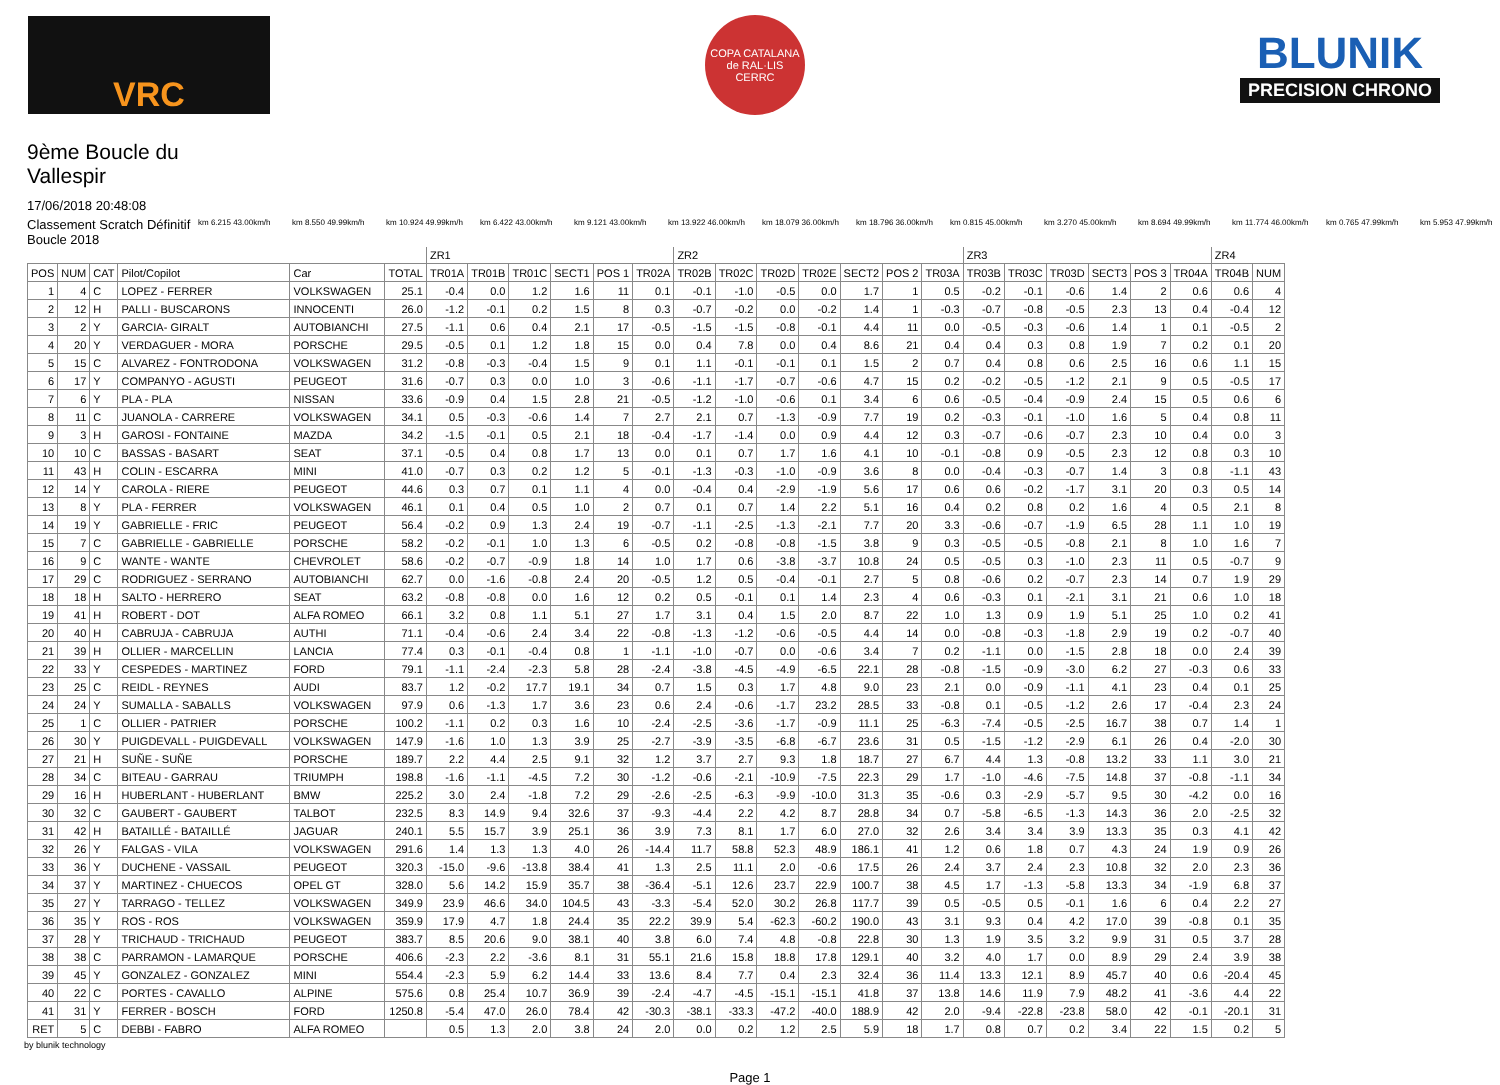VRC
COPA CATALANA de RAL·LIS
CERRC
BLUNIK
PRECISION CHRONO
9ème Boucle du Vallespir
17/06/2018 20:48:08
Classement Scratch Définitif Boucle 2018
km 6.215 43.00km/h km 8.550 49.99km/h km 10.924 49.99km/h km 6.422 43.00km/h km 9.121 43.00km/h km 13.922 46.00km/h km 18.079 36.00km/h km 18.796 36.00km/h km 0.815 45.00km/h km 3.270 45.00km/h km 8.694 49.99km/h km 11.774 46.00km/h km 0.765 47.99km/h km 5.953 47.99km/h
| | | | | | | ZR1 | | | | | | ZR2 | | | | | | | ZR3 | | | | | | ZR4 | |
| POS | NUM | CAT | Pilot/Copilot | Car | TOTAL | TR01A | TR01B | TR01C | SECT1 | POS 1 | TR02A | TR02B | TR02C | TR02D | TR02E | SECT2 | POS 2 | TR03A | TR03B | TR03C | TR03D | SECT3 | POS 3 | TR04A | TR04B | NUM |
| 1 | 4 | C | LOPEZ - FERRER | VOLKSWAGEN | 25.1 | -0.4 | 0.0 | 1.2 | 1.6 | 11 | 0.1 | -0.1 | -1.0 | -0.5 | 0.0 | 1.7 | 1 | 0.5 | -0.2 | -0.1 | -0.6 | 1.4 | 2 | 0.6 | 0.6 | 4 |
| 2 | 12 | H | PALLI - BUSCARONS | INNOCENTI | 26.0 | -1.2 | -0.1 | 0.2 | 1.5 | 8 | 0.3 | -0.7 | -0.2 | 0.0 | -0.2 | 1.4 | 1 | -0.3 | -0.7 | -0.8 | -0.5 | 2.3 | 13 | 0.4 | -0.4 | 12 |
| 3 | 2 | Y | GARCIA- GIRALT | AUTOBIANCHI | 27.5 | -1.1 | 0.6 | 0.4 | 2.1 | 17 | -0.5 | -1.5 | -1.5 | -0.8 | -0.1 | 4.4 | 11 | 0.0 | -0.5 | -0.3 | -0.6 | 1.4 | 1 | 0.1 | -0.5 | 2 |
| 4 | 20 | Y | VERDAGUER - MORA | PORSCHE | 29.5 | -0.5 | 0.1 | 1.2 | 1.8 | 15 | 0.0 | 0.4 | 7.8 | 0.0 | 0.4 | 8.6 | 21 | 0.4 | 0.4 | 0.3 | 0.8 | 1.9 | 7 | 0.2 | 0.1 | 20 |
| 5 | 15 | C | ALVAREZ - FONTRODONA | VOLKSWAGEN | 31.2 | -0.8 | -0.3 | -0.4 | 1.5 | 9 | 0.1 | 1.1 | -0.1 | -0.1 | 0.1 | 1.5 | 2 | 0.7 | 0.4 | 0.8 | 0.6 | 2.5 | 16 | 0.6 | 1.1 | 15 |
| 6 | 17 | Y | COMPANYO - AGUSTI | PEUGEOT | 31.6 | -0.7 | 0.3 | 0.0 | 1.0 | 3 | -0.6 | -1.1 | -1.7 | -0.7 | -0.6 | 4.7 | 15 | 0.2 | -0.2 | -0.5 | -1.2 | 2.1 | 9 | 0.5 | -0.5 | 17 |
| 7 | 6 | Y | PLA - PLA | NISSAN | 33.6 | -0.9 | 0.4 | 1.5 | 2.8 | 21 | -0.5 | -1.2 | -1.0 | -0.6 | 0.1 | 3.4 | 6 | 0.6 | -0.5 | -0.4 | -0.9 | 2.4 | 15 | 0.5 | 0.6 | 6 |
| 8 | 11 | C | JUANOLA - CARRERE | VOLKSWAGEN | 34.1 | 0.5 | -0.3 | -0.6 | 1.4 | 7 | 2.7 | 2.1 | 0.7 | -1.3 | -0.9 | 7.7 | 19 | 0.2 | -0.3 | -0.1 | -1.0 | 1.6 | 5 | 0.4 | 0.8 | 11 |
| 9 | 3 | H | GAROSI - FONTAINE | MAZDA | 34.2 | -1.5 | -0.1 | 0.5 | 2.1 | 18 | -0.4 | -1.7 | -1.4 | 0.0 | 0.9 | 4.4 | 12 | 0.3 | -0.7 | -0.6 | -0.7 | 2.3 | 10 | 0.4 | 0.0 | 3 |
| 10 | 10 | C | BASSAS - BASART | SEAT | 37.1 | -0.5 | 0.4 | 0.8 | 1.7 | 13 | 0.0 | 0.1 | 0.7 | 1.7 | 1.6 | 4.1 | 10 | -0.1 | -0.8 | 0.9 | -0.5 | 2.3 | 12 | 0.8 | 0.3 | 10 |
| 11 | 43 | H | COLIN - ESCARRA | MINI | 41.0 | -0.7 | 0.3 | 0.2 | 1.2 | 5 | -0.1 | -1.3 | -0.3 | -1.0 | -0.9 | 3.6 | 8 | 0.0 | -0.4 | -0.3 | -0.7 | 1.4 | 3 | 0.8 | -1.1 | 43 |
| 12 | 14 | Y | CAROLA - RIERE | PEUGEOT | 44.6 | 0.3 | 0.7 | 0.1 | 1.1 | 4 | 0.0 | -0.4 | 0.4 | -2.9 | -1.9 | 5.6 | 17 | 0.6 | 0.6 | -0.2 | -1.7 | 3.1 | 20 | 0.3 | 0.5 | 14 |
| 13 | 8 | Y | PLA - FERRER | VOLKSWAGEN | 46.1 | 0.1 | 0.4 | 0.5 | 1.0 | 2 | 0.7 | 0.1 | 0.7 | 1.4 | 2.2 | 5.1 | 16 | 0.4 | 0.2 | 0.8 | 0.2 | 1.6 | 4 | 0.5 | 2.1 | 8 |
| 14 | 19 | Y | GABRIELLE - FRIC | PEUGEOT | 56.4 | -0.2 | 0.9 | 1.3 | 2.4 | 19 | -0.7 | -1.1 | -2.5 | -1.3 | -2.1 | 7.7 | 20 | 3.3 | -0.6 | -0.7 | -1.9 | 6.5 | 28 | 1.1 | 1.0 | 19 |
| 15 | 7 | C | GABRIELLE - GABRIELLE | PORSCHE | 58.2 | -0.2 | -0.1 | 1.0 | 1.3 | 6 | -0.5 | 0.2 | -0.8 | -0.8 | -1.5 | 3.8 | 9 | 0.3 | -0.5 | -0.5 | -0.8 | 2.1 | 8 | 1.0 | 1.6 | 7 |
| 16 | 9 | C | WANTE - WANTE | CHEVROLET | 58.6 | -0.2 | -0.7 | -0.9 | 1.8 | 14 | 1.0 | 1.7 | 0.6 | -3.8 | -3.7 | 10.8 | 24 | 0.5 | -0.5 | 0.3 | -1.0 | 2.3 | 11 | 0.5 | -0.7 | 9 |
| 17 | 29 | C | RODRIGUEZ - SERRANO | AUTOBIANCHI | 62.7 | 0.0 | -1.6 | -0.8 | 2.4 | 20 | -0.5 | 1.2 | 0.5 | -0.4 | -0.1 | 2.7 | 5 | 0.8 | -0.6 | 0.2 | -0.7 | 2.3 | 14 | 0.7 | 1.9 | 29 |
| 18 | 18 | H | SALTO - HERRERO | SEAT | 63.2 | -0.8 | -0.8 | 0.0 | 1.6 | 12 | 0.2 | 0.5 | -0.1 | 0.1 | 1.4 | 2.3 | 4 | 0.6 | -0.3 | 0.1 | -2.1 | 3.1 | 21 | 0.6 | 1.0 | 18 |
| 19 | 41 | H | ROBERT - DOT | ALFA ROMEO | 66.1 | 3.2 | 0.8 | 1.1 | 5.1 | 27 | 1.7 | 3.1 | 0.4 | 1.5 | 2.0 | 8.7 | 22 | 1.0 | 1.3 | 0.9 | 1.9 | 5.1 | 25 | 1.0 | 0.2 | 41 |
| 20 | 40 | H | CABRUJA - CABRUJA | AUTHI | 71.1 | -0.4 | -0.6 | 2.4 | 3.4 | 22 | -0.8 | -1.3 | -1.2 | -0.6 | -0.5 | 4.4 | 14 | 0.0 | -0.8 | -0.3 | -1.8 | 2.9 | 19 | 0.2 | -0.7 | 40 |
| 21 | 39 | H | OLLIER - MARCELLIN | LANCIA | 77.4 | 0.3 | -0.1 | -0.4 | 0.8 | 1 | -1.1 | -1.0 | -0.7 | 0.0 | -0.6 | 3.4 | 7 | 0.2 | -1.1 | 0.0 | -1.5 | 2.8 | 18 | 0.0 | 2.4 | 39 |
| 22 | 33 | Y | CESPEDES - MARTINEZ | FORD | 79.1 | -1.1 | -2.4 | -2.3 | 5.8 | 28 | -2.4 | -3.8 | -4.5 | -4.9 | -6.5 | 22.1 | 28 | -0.8 | -1.5 | -0.9 | -3.0 | 6.2 | 27 | -0.3 | 0.6 | 33 |
| 23 | 25 | C | REIDL - REYNES | AUDI | 83.7 | 1.2 | -0.2 | 17.7 | 19.1 | 34 | 0.7 | 1.5 | 0.3 | 1.7 | 4.8 | 9.0 | 23 | 2.1 | 0.0 | -0.9 | -1.1 | 4.1 | 23 | 0.4 | 0.1 | 25 |
| 24 | 24 | Y | SUMALLA - SABALLS | VOLKSWAGEN | 97.9 | 0.6 | -1.3 | 1.7 | 3.6 | 23 | 0.6 | 2.4 | -0.6 | -1.7 | 23.2 | 28.5 | 33 | -0.8 | 0.1 | -0.5 | -1.2 | 2.6 | 17 | -0.4 | 2.3 | 24 |
| 25 | 1 | C | OLLIER - PATRIER | PORSCHE | 100.2 | -1.1 | 0.2 | 0.3 | 1.6 | 10 | -2.4 | -2.5 | -3.6 | -1.7 | -0.9 | 11.1 | 25 | -6.3 | -7.4 | -0.5 | -2.5 | 16.7 | 38 | 0.7 | 1.4 | 1 |
| 26 | 30 | Y | PUIGDEVALL - PUIGDEVALL | VOLKSWAGEN | 147.9 | -1.6 | 1.0 | 1.3 | 3.9 | 25 | -2.7 | -3.9 | -3.5 | -6.8 | -6.7 | 23.6 | 31 | 0.5 | -1.5 | -1.2 | -2.9 | 6.1 | 26 | 0.4 | -2.0 | 30 |
| 27 | 21 | H | SUÑE - SUÑE | PORSCHE | 189.7 | 2.2 | 4.4 | 2.5 | 9.1 | 32 | 1.2 | 3.7 | 2.7 | 9.3 | 1.8 | 18.7 | 27 | 6.7 | 4.4 | 1.3 | -0.8 | 13.2 | 33 | 1.1 | 3.0 | 21 |
| 28 | 34 | C | BITEAU - GARRAU | TRIUMPH | 198.8 | -1.6 | -1.1 | -4.5 | 7.2 | 30 | -1.2 | -0.6 | -2.1 | -10.9 | -7.5 | 22.3 | 29 | 1.7 | -1.0 | -4.6 | -7.5 | 14.8 | 37 | -0.8 | -1.1 | 34 |
| 29 | 16 | H | HUBERLANT - HUBERLANT | BMW | 225.2 | 3.0 | 2.4 | -1.8 | 7.2 | 29 | -2.6 | -2.5 | -6.3 | -9.9 | -10.0 | 31.3 | 35 | -0.6 | 0.3 | -2.9 | -5.7 | 9.5 | 30 | -4.2 | 0.0 | 16 |
| 30 | 32 | C | GAUBERT - GAUBERT | TALBOT | 232.5 | 8.3 | 14.9 | 9.4 | 32.6 | 37 | -9.3 | -4.4 | 2.2 | 4.2 | 8.7 | 28.8 | 34 | 0.7 | -5.8 | -6.5 | -1.3 | 14.3 | 36 | 2.0 | -2.5 | 32 |
| 31 | 42 | H | BATAILLÉ - BATAILLÉ | JAGUAR | 240.1 | 5.5 | 15.7 | 3.9 | 25.1 | 36 | 3.9 | 7.3 | 8.1 | 1.7 | 6.0 | 27.0 | 32 | 2.6 | 3.4 | 3.4 | 3.9 | 13.3 | 35 | 0.3 | 4.1 | 42 |
| 32 | 26 | Y | FALGAS - VILA | VOLKSWAGEN | 291.6 | 1.4 | 1.3 | 1.3 | 4.0 | 26 | -14.4 | 11.7 | 58.8 | 52.3 | 48.9 | 186.1 | 41 | 1.2 | 0.6 | 1.8 | 0.7 | 4.3 | 24 | 1.9 | 0.9 | 26 |
| 33 | 36 | Y | DUCHENE - VASSAIL | PEUGEOT | 320.3 | -15.0 | -9.6 | -13.8 | 38.4 | 41 | 1.3 | 2.5 | 11.1 | 2.0 | -0.6 | 17.5 | 26 | 2.4 | 3.7 | 2.4 | 2.3 | 10.8 | 32 | 2.0 | 2.3 | 36 |
| 34 | 37 | Y | MARTINEZ - CHUECOS | OPEL GT | 328.0 | 5.6 | 14.2 | 15.9 | 35.7 | 38 | -36.4 | -5.1 | 12.6 | 23.7 | 22.9 | 100.7 | 38 | 4.5 | 1.7 | -1.3 | -5.8 | 13.3 | 34 | -1.9 | 6.8 | 37 |
| 35 | 27 | Y | TARRAGO - TELLEZ | VOLKSWAGEN | 349.9 | 23.9 | 46.6 | 34.0 | 104.5 | 43 | -3.3 | -5.4 | 52.0 | 30.2 | 26.8 | 117.7 | 39 | 0.5 | -0.5 | 0.5 | -0.1 | 1.6 | 6 | 0.4 | 2.2 | 27 |
| 36 | 35 | Y | ROS - ROS | VOLKSWAGEN | 359.9 | 17.9 | 4.7 | 1.8 | 24.4 | 35 | 22.2 | 39.9 | 5.4 | -62.3 | -60.2 | 190.0 | 43 | 3.1 | 9.3 | 0.4 | 4.2 | 17.0 | 39 | -0.8 | 0.1 | 35 |
| 37 | 28 | Y | TRICHAUD - TRICHAUD | PEUGEOT | 383.7 | 8.5 | 20.6 | 9.0 | 38.1 | 40 | 3.8 | 6.0 | 7.4 | 4.8 | -0.8 | 22.8 | 30 | 1.3 | 1.9 | 3.5 | 3.2 | 9.9 | 31 | 0.5 | 3.7 | 28 |
| 38 | 38 | C | PARRAMON - LAMARQUE | PORSCHE | 406.6 | -2.3 | 2.2 | -3.6 | 8.1 | 31 | 55.1 | 21.6 | 15.8 | 18.8 | 17.8 | 129.1 | 40 | 3.2 | 4.0 | 1.7 | 0.0 | 8.9 | 29 | 2.4 | 3.9 | 38 |
| 39 | 45 | Y | GONZALEZ - GONZALEZ | MINI | 554.4 | -2.3 | 5.9 | 6.2 | 14.4 | 33 | 13.6 | 8.4 | 7.7 | 0.4 | 2.3 | 32.4 | 36 | 11.4 | 13.3 | 12.1 | 8.9 | 45.7 | 40 | 0.6 | -20.4 | 45 |
| 40 | 22 | C | PORTES - CAVALLO | ALPINE | 575.6 | 0.8 | 25.4 | 10.7 | 36.9 | 39 | -2.4 | -4.7 | -4.5 | -15.1 | -15.1 | 41.8 | 37 | 13.8 | 14.6 | 11.9 | 7.9 | 48.2 | 41 | -3.6 | 4.4 | 22 |
| 41 | 31 | Y | FERRER - BOSCH | FORD | 1250.8 | -5.4 | 47.0 | 26.0 | 78.4 | 42 | -30.3 | -38.1 | -33.3 | -47.2 | -40.0 | 188.9 | 42 | 2.0 | -9.4 | -22.8 | -23.8 | 58.0 | 42 | -0.1 | -20.1 | 31 |
| RET | 5 | C | DEBBI - FABRO | ALFA ROMEO | | 0.5 | 1.3 | 2.0 | 3.8 | 24 | 2.0 | 0.0 | 0.2 | 1.2 | 2.5 | 5.9 | 18 | 1.7 | 0.8 | 0.7 | 0.2 | 3.4 | 22 | 1.5 | 0.2 | 5 |
by blunik technology
Page 1